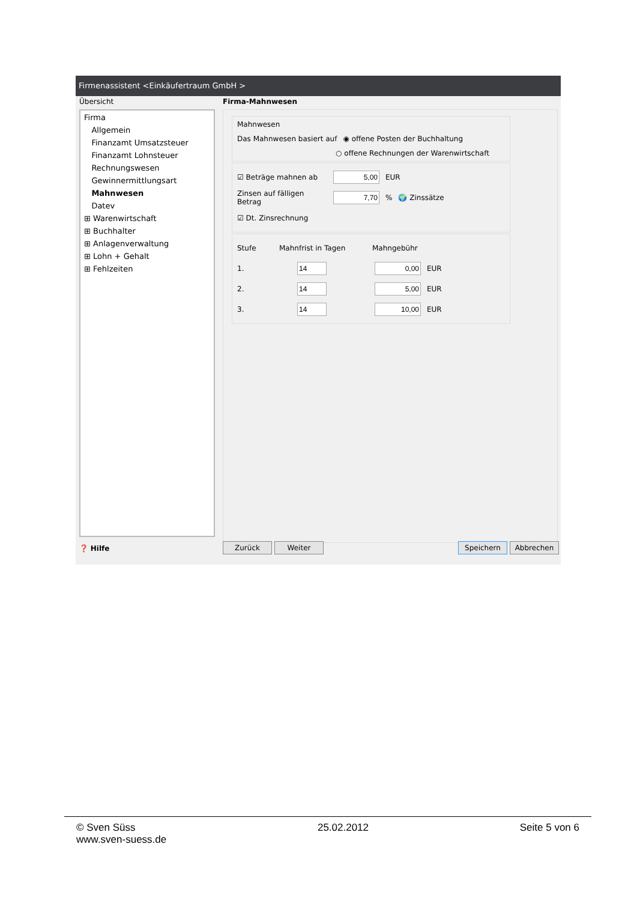Firmenassistent <Einkäufertraum GmbH >
Übersicht
Firma
Allgemein
Finanzamt Umsatzsteuer
Finanzamt Lohnsteuer
Rechnungswesen
Gewinnermittlungsart
Mahnwesen
Datev
⊞ Warenwirtschaft
⊞ Buchhalter
⊞ Anlagenverwaltung
⊞ Lohn + Gehalt
⊞ Fehlzeiten
❓ Hilfe
Firma-Mahnwesen
Mahnwesen
Das Mahnwesen basiert auf ◉ offene Posten der Buchhaltung
○ offene Rechnungen der Warenwirtschaft
☑ Beträge mahnen ab EUR
Zinsen auf fälligen Betrag % 🌍 Zinssätze
☑ Dt. Zinsrechnung
Stufe Mahnfrist in Tagen Mahngebühr
1. EUR
2. EUR
3. EUR
Zurück Weiter Speichern Abbrechen
© Sven Süss
www.sven-suess.de
25.02.2012 Seite 5 von 6